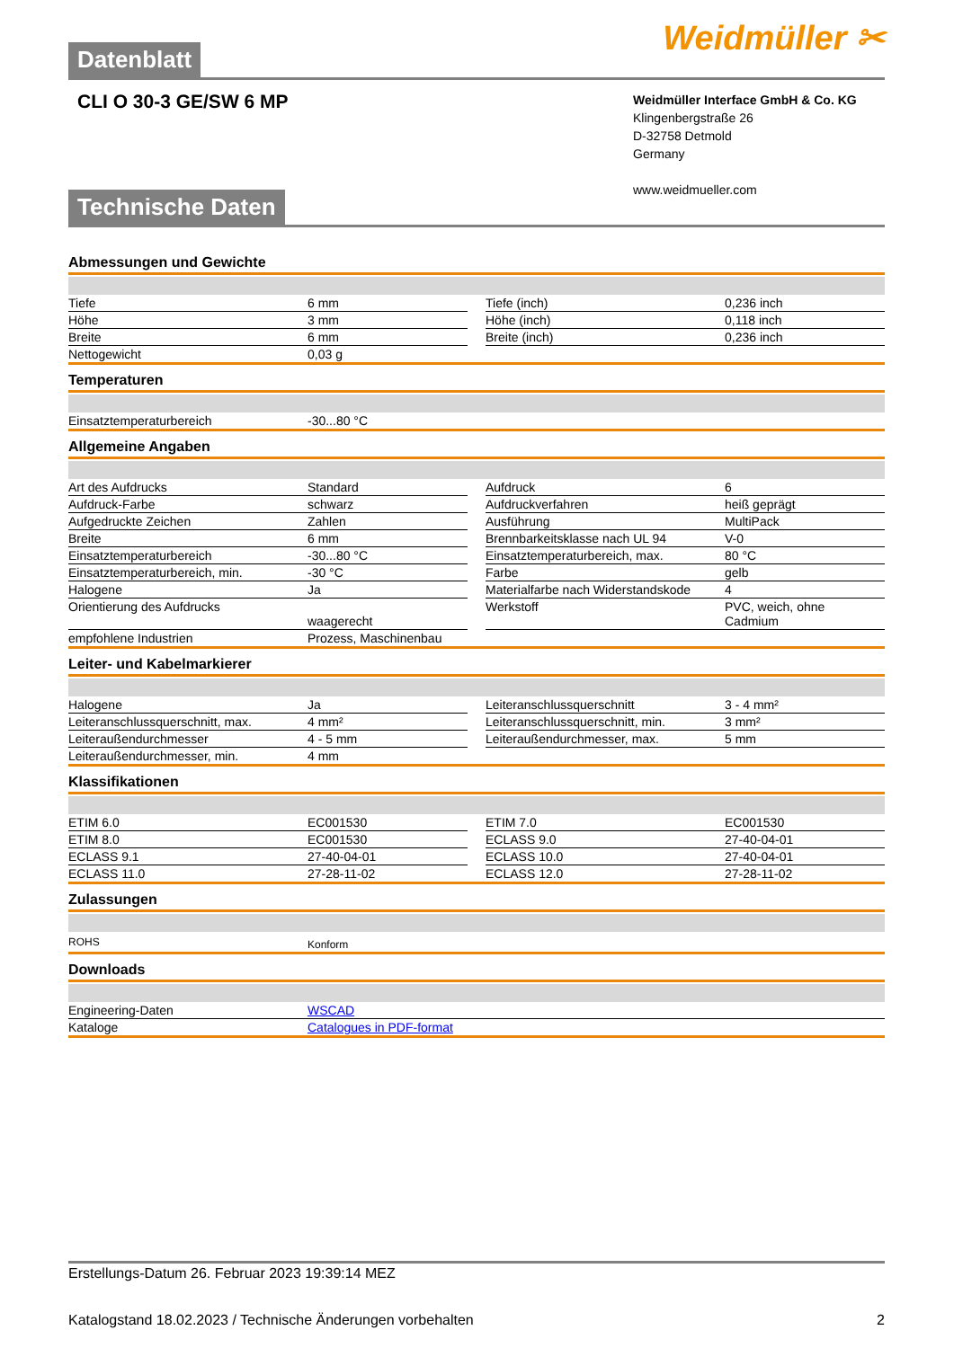Datenblatt
Weidmüller ✂
CLI O 30-3 GE/SW 6 MP
Weidmüller Interface GmbH & Co. KG
Klingenbergstraße 26
D-32758 Detmold
Germany
www.weidmueller.com
Technische Daten
Abmessungen und Gewichte
| Tiefe | 6 mm | | Tiefe (inch) | 0,236 inch |
| Höhe | 3 mm | | Höhe (inch) | 0,118 inch |
| Breite | 6 mm | | Breite (inch) | 0,236 inch |
| Nettogewicht | 0,03 g | | | |
Temperaturen
| Einsatztemperaturbereich | -30...80 °C |
Allgemeine Angaben
| Art des Aufdrucks | Standard | | Aufdruck | 6 |
| Aufdruck-Farbe | schwarz | | Aufdruckverfahren | heiß geprägt |
| Aufgedruckte Zeichen | Zahlen | | Ausführung | MultiPack |
| Breite | 6 mm | | Brennbarkeitsklasse nach UL 94 | V-0 |
| Einsatztemperaturbereich | -30...80 °C | | Einsatztemperaturbereich, max. | 80 °C |
| Einsatztemperaturbereich, min. | -30 °C | | Farbe | gelb |
| Halogene | Ja | | Materialfarbe nach Widerstandskode | 4 |
| Orientierung des Aufdrucks | waagerecht | | Werkstoff | PVC, weich, ohne Cadmium |
| empfohlene Industrien | Prozess, Maschinenbau | | | |
Leiter- und Kabelmarkierer
| Halogene | Ja | | Leiteranschlussquerschnitt | 3 - 4 mm² |
| Leiteranschlussquerschnitt, max. | 4 mm² | | Leiteranschlussquerschnitt, min. | 3 mm² |
| Leiteraußendurchmesser | 4 - 5 mm | | Leiteraußendurchmesser, max. | 5 mm |
| Leiteraußendurchmesser, min. | 4 mm | | | |
Klassifikationen
| ETIM 6.0 | EC001530 | | ETIM 7.0 | EC001530 |
| ETIM 8.0 | EC001530 | | ECLASS 9.0 | 27-40-04-01 |
| ECLASS 9.1 | 27-40-04-01 | | ECLASS 10.0 | 27-40-04-01 |
| ECLASS 11.0 | 27-28-11-02 | | ECLASS 12.0 | 27-28-11-02 |
Zulassungen
| ROHS | Konform |
Downloads
| Engineering-Daten | WSCAD |
| Kataloge | Catalogues in PDF-format |
Erstellungs-Datum 26. Februar 2023 19:39:14 MEZ
Katalogstand 18.02.2023 / Technische Änderungen vorbehalten 2